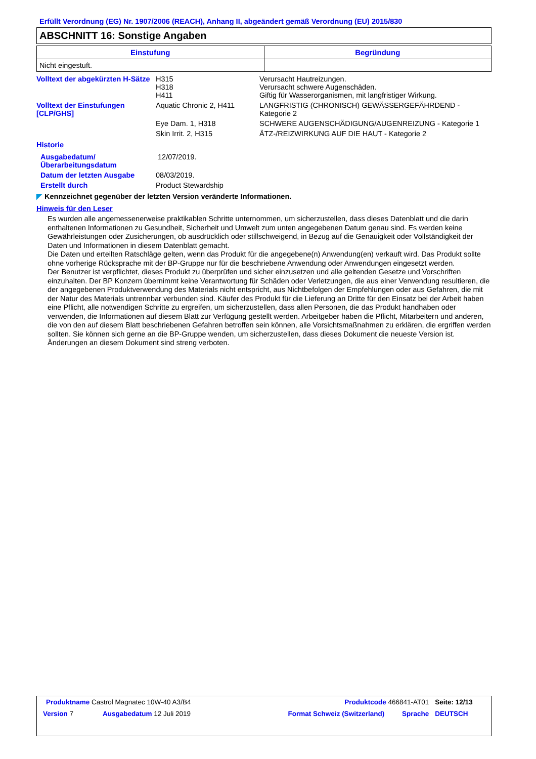Erfüllt Verordnung (EG) Nr. 1907/2006 (REACH), Anhang II, abgeändert gemäß Verordnung (EU) 2015/830
ABSCHNITT 16: Sonstige Angaben
| Einstufung | Begründung |
| --- | --- |
| Nicht eingestuft. | |
| Volltext der abgekürzten H-Sätze | H315 H318 H411 | Verursacht Hautreizungen. Verursacht schwere Augenschäden. Giftig für Wasserorganismen, mit langfristiger Wirkung. |
| Volltext der Einstufungen [CLP/GHS] | Aquatic Chronic 2, H411 | LANGFRISTIG (CHRONISCH) GEWÄSSERGEFÄHRDEND - Kategorie 2 |
| | Eye Dam. 1, H318 | SCHWERE AUGENSCHÄDIGUNG/AUGENREIZUNG - Kategorie 1 |
| | Skin Irrit. 2, H315 | ÄTZ-/REIZWIRKUNG AUF DIE HAUT - Kategorie 2 |
Historie
| Ausgabedatum/ Überarbeitungsdatum | 12/07/2019. |
| Datum der letzten Ausgabe | 08/03/2019. |
| Erstellt durch | Product Stewardship |
◤ Kennzeichnet gegenüber der letzten Version veränderte Informationen.
Hinweis für den Leser
Es wurden alle angemessenerweise praktikablen Schritte unternommen, um sicherzustellen, dass dieses Datenblatt und die darin enthaltenen Informationen zu Gesundheit, Sicherheit und Umwelt zum unten angegebenen Datum genau sind. Es werden keine Gewährleistungen oder Zusicherungen, ob ausdrücklich oder stillschweigend, in Bezug auf die Genauigkeit oder Vollständigkeit der Daten und Informationen in diesem Datenblatt gemacht.
Die Daten und erteilten Ratschläge gelten, wenn das Produkt für die angegebene(n) Anwendung(en) verkauft wird. Das Produkt sollte ohne vorherige Rücksprache mit der BP-Gruppe nur für die beschriebene Anwendung oder Anwendungen eingesetzt werden.
Der Benutzer ist verpflichtet, dieses Produkt zu überprüfen und sicher einzusetzen und alle geltenden Gesetze und Vorschriften einzuhalten. Der BP Konzern übernimmt keine Verantwortung für Schäden oder Verletzungen, die aus einer Verwendung resultieren, die der angegebenen Produktverwendung des Materials nicht entspricht, aus Nichtbefolgen der Empfehlungen oder aus Gefahren, die mit der Natur des Materials untrennbar verbunden sind. Käufer des Produkt für die Lieferung an Dritte für den Einsatz bei der Arbeit haben eine Pflicht, alle notwendigen Schritte zu ergreifen, um sicherzustellen, dass allen Personen, die das Produkt handhaben oder verwenden, die Informationen auf diesem Blatt zur Verfügung gestellt werden. Arbeitgeber haben die Pflicht, Mitarbeitern und anderen, die von den auf diesem Blatt beschriebenen Gefahren betroffen sein können, alle Vorsichtsmaßnahmen zu erklären, die ergriffen werden sollten. Sie können sich gerne an die BP-Gruppe wenden, um sicherzustellen, dass dieses Dokument die neueste Version ist. Änderungen an diesem Dokument sind streng verboten.
| Produktname Castrol Magnatec 10W-40 A3/B4 | | Produktcode 466841-AT01 | | Seite: 12/13 |
| Version 7 | Ausgabedatum 12 Juli 2019 | Format Schweiz (Switzerland) | Sprache | DEUTSCH |